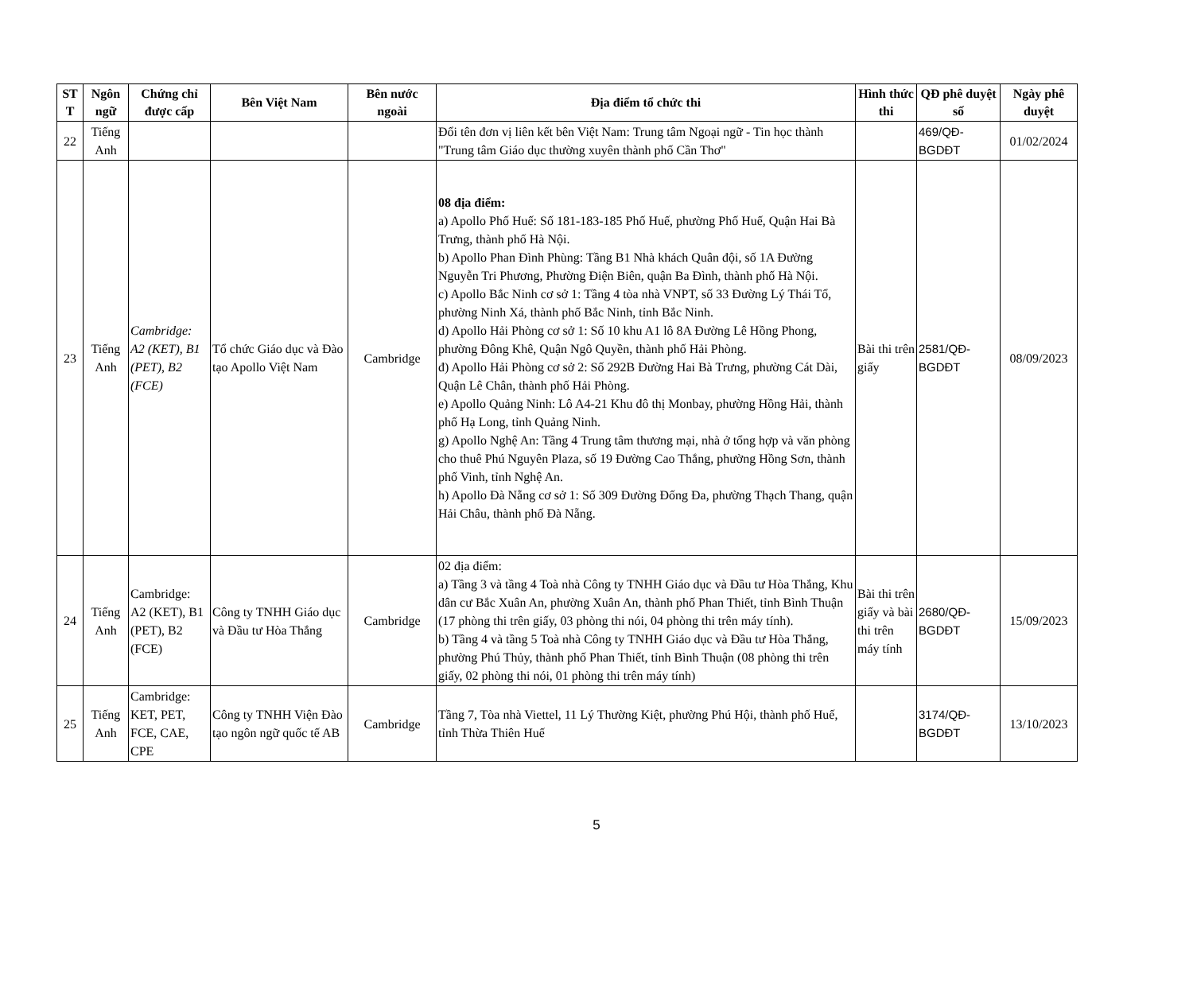| ST T | Ngôn ngữ | Chứng chỉ được cấp | Bên Việt Nam | Bên nước ngoài | Địa điểm tổ chức thi | Hình thức thi | QĐ phê duyệt số | Ngày phê duyệt |
| --- | --- | --- | --- | --- | --- | --- | --- | --- |
| 22 | Tiếng Anh | | | | Đổi tên đơn vị liên kết bên Việt Nam: Trung tâm Ngoại ngữ - Tin học thành "Trung tâm Giáo dục thường xuyên thành phố Cần Thơ" | | 469/QĐ-BGDĐT | 01/02/2024 |
| 23 | Tiếng Anh | Cambridge: A2 (KET), B1 (PET), B2 (FCE) | Tổ chức Giáo dục và Đào tạo Apollo Việt Nam | Cambridge | 08 địa điểm: a) Apollo Phố Huế: Số 181-183-185 Phố Huế, phường Phố Huế, Quận Hai Bà Trưng, thành phố Hà Nội. b) Apollo Phan Đình Phùng: Tầng B1 Nhà khách Quân đội, số 1A Đường Nguyễn Tri Phương, Phường Điện Biên, quận Ba Đình, thành phố Hà Nội. c) Apollo Bắc Ninh cơ sở 1: Tầng 4 tòa nhà VNPT, số 33 Đường Lý Thái Tổ, phường Ninh Xá, thành phố Bắc Ninh, tỉnh Bắc Ninh. d) Apollo Hải Phòng cơ sở 1: Số 10 khu A1 lô 8A Đường Lê Hồng Phong, phường Đông Khê, Quận Ngô Quyền, thành phố Hải Phòng. đ) Apollo Hải Phòng cơ sở 2: Số 292B Đường Hai Bà Trưng, phường Cát Dài, Quận Lê Chân, thành phố Hải Phòng. e) Apollo Quảng Ninh: Lô A4-21 Khu đô thị Monbay, phường Hồng Hải, thành phố Hạ Long, tỉnh Quảng Ninh. g) Apollo Nghệ An: Tầng 4 Trung tâm thương mại, nhà ở tổng hợp và văn phòng cho thuê Phú Nguyên Plaza, số 19 Đường Cao Thắng, phường Hồng Sơn, thành phố Vinh, tỉnh Nghệ An. h) Apollo Đà Nẵng cơ sở 1: Số 309 Đường Đống Đa, phường Thạch Thang, quận Hải Châu, thành phố Đà Nẵng. | Bài thi trên giấy | 2581/QĐ-BGDĐT | 08/09/2023 |
| 24 | Tiếng Anh | Cambridge: A2 (KET), B1 (PET), B2 (FCE) | Công ty TNHH Giáo dục và Đầu tư Hòa Thắng | Cambridge | 02 địa điểm: a) Tầng 3 và tầng 4 Toà nhà Công ty TNHH Giáo dục và Đầu tư Hòa Thắng, Khu dân cư Bắc Xuân An, phường Xuân An, thành phố Phan Thiết, tỉnh Bình Thuận (17 phòng thi trên giấy, 03 phòng thi nói, 04 phòng thi trên máy tính). b) Tầng 4 và tầng 5 Toà nhà Công ty TNHH Giáo dục và Đầu tư Hòa Thắng, phường Phú Thủy, thành phố Phan Thiết, tỉnh Bình Thuận (08 phòng thi trên giấy, 02 phòng thi nói, 01 phòng thi trên máy tính) | Bài thi trên giấy và bài thi trên máy tính | 2680/QĐ-BGDĐT | 15/09/2023 |
| 25 | Tiếng Anh | Cambridge: KET, PET, FCE, CAE, CPE | Công ty TNHH Viện Đào tạo ngôn ngữ quốc tế AB | Cambridge | Tầng 7, Tòa nhà Viettel, 11 Lý Thường Kiệt, phường Phú Hội, thành phố Huế, tỉnh Thừa Thiên Huế | | 3174/QĐ-BGDĐT | 13/10/2023 |
5